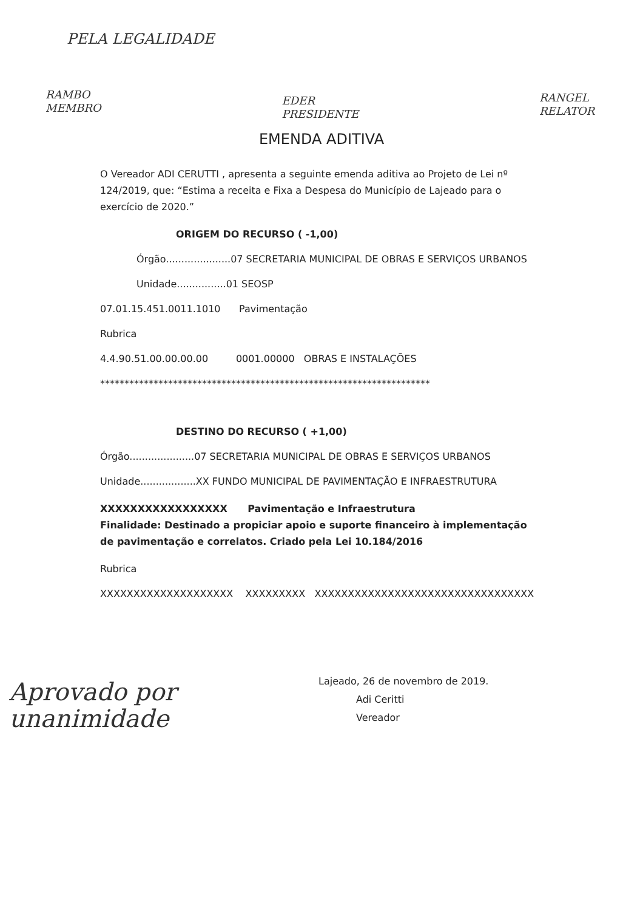PELA LEGALIDADE
RAMBO
MEMBRO
EDER
PRESIDENTE
RANGEL
RELATOR
EMENDA ADITIVA
O Vereador ADI CERUTTI , apresenta a seguinte emenda aditiva ao Projeto de Lei nº 124/2019, que: “Estima a receita e Fixa a Despesa do Município de Lajeado para o exercício de 2020.”
ORIGEM DO RECURSO ( -1,00)
Órgão.....................07 SECRETARIA MUNICIPAL DE OBRAS E SERVIÇOS URBANOS
Unidade................01 SEOSP
07.01.15.451.0011.1010 Pavimentação
Rubrica
4.4.90.51.00.00.00.00 0001.00000 OBRAS E INSTALAÇÕES
********************************************************************
DESTINO DO RECURSO ( +1,00)
Órgão.....................07 SECRETARIA MUNICIPAL DE OBRAS E SERVIÇOS URBANOS
Unidade..................XX FUNDO MUNICIPAL DE PAVIMENTAÇÃO E INFRAESTRUTURA
XXXXXXXXXXXXXXXXX Pavimentação e Infraestrutura
Finalidade: Destinado a propiciar apoio e suporte financeiro à implementação de pavimentação e correlatos. Criado pela Lei 10.184/2016
Rubrica
XXXXXXXXXXXXXXXXXXXX XXXXXXXXX XXXXXXXXXXXXXXXXXXXXXXXXXXXXXXXXX
Aprovado por
unanimidade
Lajeado, 26 de novembro de 2019.
Adi Ceritti
Vereador